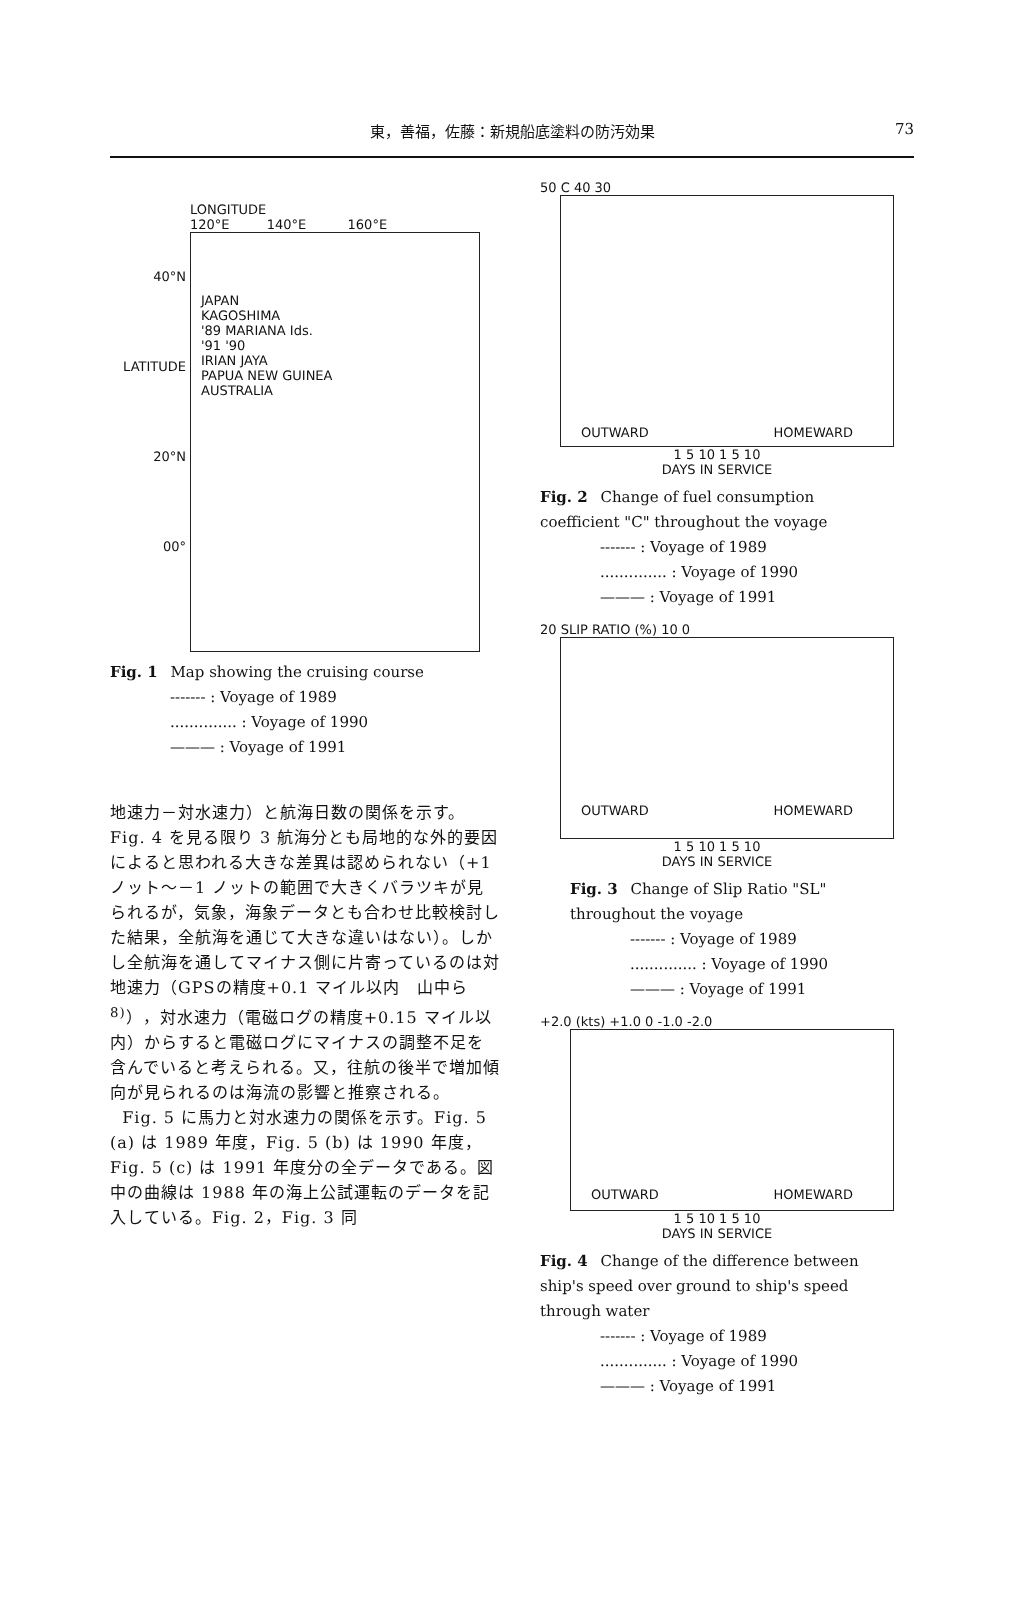東，善福，佐藤：新規船底塗料の防汚効果 73
LONGITUDE
120°E 140°E 160°E
40°N
LATITUDE 20°N
00°
JAPAN
KAGOSHIMA
'89 MARIANA Ids.
'91 '90
IRIAN JAYA
PAPUA NEW GUINEA
AUSTRALIA
Fig. 1 Map showing the cruising course
------- : Voyage of 1989
.............. : Voyage of 1990
——— : Voyage of 1991
地速力－対水速力）と航海日数の関係を示す。Fig. 4 を見る限り 3 航海分とも局地的な外的要因によると思われる大きな差異は認められない（+1 ノット～－1 ノットの範囲で大きくバラツキが見られるが，気象，海象データとも合わせ比較検討した結果，全航海を通じて大きな違いはない）。しかし全航海を通してマイナス側に片寄っているのは対地速力（GPSの精度+0.1 マイル以内　山中ら<sup>8)</sup>），対水速力（電磁ログの精度+0.15 マイル以内）からすると電磁ログにマイナスの調整不足を含んでいると考えられる。又，往航の後半で増加傾向が見られるのは海流の影響と推察される。
Fig. 5 に馬力と対水速力の関係を示す。Fig. 5 (a) は 1989 年度，Fig. 5 (b) は 1990 年度，Fig. 5 (c) は 1991 年度分の全データである。図中の曲線は 1988 年の海上公試運転のデータを記入している。Fig. 2，Fig. 3 同
50 C 40 30
OUTWARD HOMEWARD
1 5 10 1 5 10
DAYS IN SERVICE
Fig. 2 Change of fuel consumption coefficient "C" throughout the voyage
------- : Voyage of 1989
.............. : Voyage of 1990
——— : Voyage of 1991
20 SLIP RATIO (%) 10 0
OUTWARD HOMEWARD
1 5 10 1 5 10
DAYS IN SERVICE
Fig. 3 Change of Slip Ratio "SL" throughout the voyage
------- : Voyage of 1989
.............. : Voyage of 1990
——— : Voyage of 1991
+2.0 (kts) +1.0 0 -1.0 -2.0
OUTWARD HOMEWARD
1 5 10 1 5 10
DAYS IN SERVICE
Fig. 4 Change of the difference between ship's speed over ground to ship's speed through water
------- : Voyage of 1989
.............. : Voyage of 1990
——— : Voyage of 1991